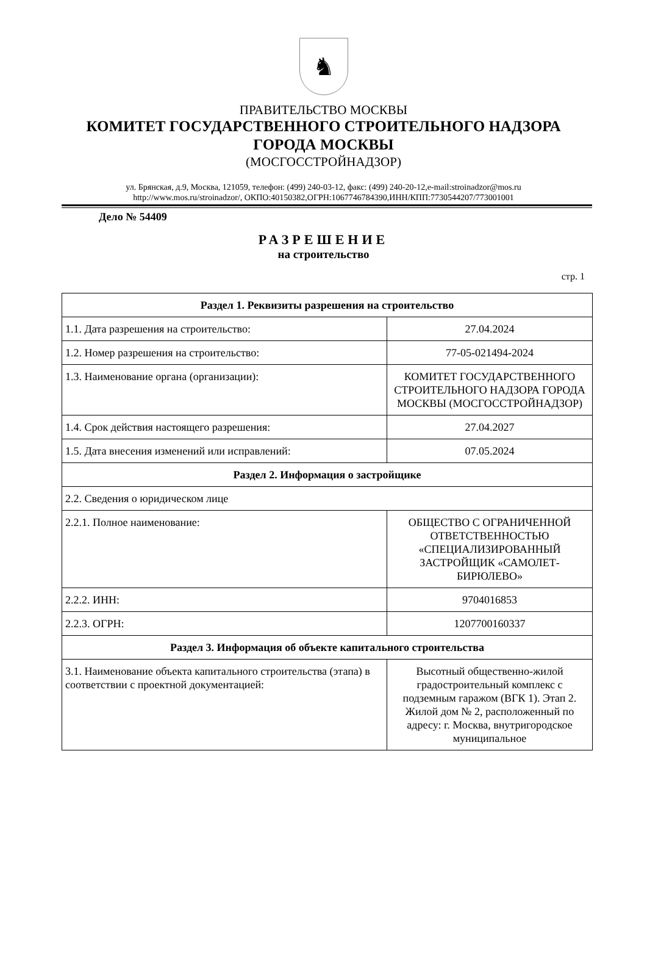♞
ПРАВИТЕЛЬСТВО МОСКВЫ
КОМИТЕТ ГОСУДАРСТВЕННОГО СТРОИТЕЛЬНОГО НАДЗОРА
ГОРОДА МОСКВЫ
(МОСГОССТРОЙНАДЗОР)
ул. Брянская, д.9, Москва, 121059, телефон: (499) 240-03-12, факс: (499) 240-20-12,e-mail:stroinadzor@mos.ru
http://www.mos.ru/stroinadzor/, ОКПО:40150382,ОГРН:1067746784390,ИНН/КПП:7730544207/773001001
Дело № 54409
РАЗРЕШЕНИЕ
на строительство
стр. 1
| Раздел 1. Реквизиты разрешения на строительство | |
| --- | --- |
| 1.1. Дата разрешения на строительство: | 27.04.2024 |
| 1.2. Номер разрешения на строительство: | 77-05-021494-2024 |
| 1.3. Наименование органа (организации): | КОМИТЕТ ГОСУДАРСТВЕННОГО СТРОИТЕЛЬНОГО НАДЗОРА ГОРОДА МОСКВЫ (МОСГОССТРОЙНАДЗОР) |
| 1.4. Срок действия настоящего разрешения: | 27.04.2027 |
| 1.5. Дата внесения изменений или исправлений: | 07.05.2024 |
| Раздел 2. Информация о застройщике | |
| 2.2. Сведения о юридическом лице | |
| 2.2.1. Полное наименование: | ОБЩЕСТВО С ОГРАНИЧЕННОЙ ОТВЕТСТВЕННОСТЬЮ «СПЕЦИАЛИЗИРОВАННЫЙ ЗАСТРОЙЩИК «САМОЛЕТ-БИРЮЛЕВО» |
| 2.2.2. ИНН: | 9704016853 |
| 2.2.3. ОГРН: | 1207700160337 |
| Раздел 3. Информация об объекте капитального строительства | |
| 3.1. Наименование объекта капитального строительства (этапа) в соответствии с проектной документацией: | Высотный общественно-жилой градостроительный комплекс с подземным гаражом (ВГК 1). Этап 2. Жилой дом № 2, расположенный по адресу: г. Москва, внутригородское муниципальное |